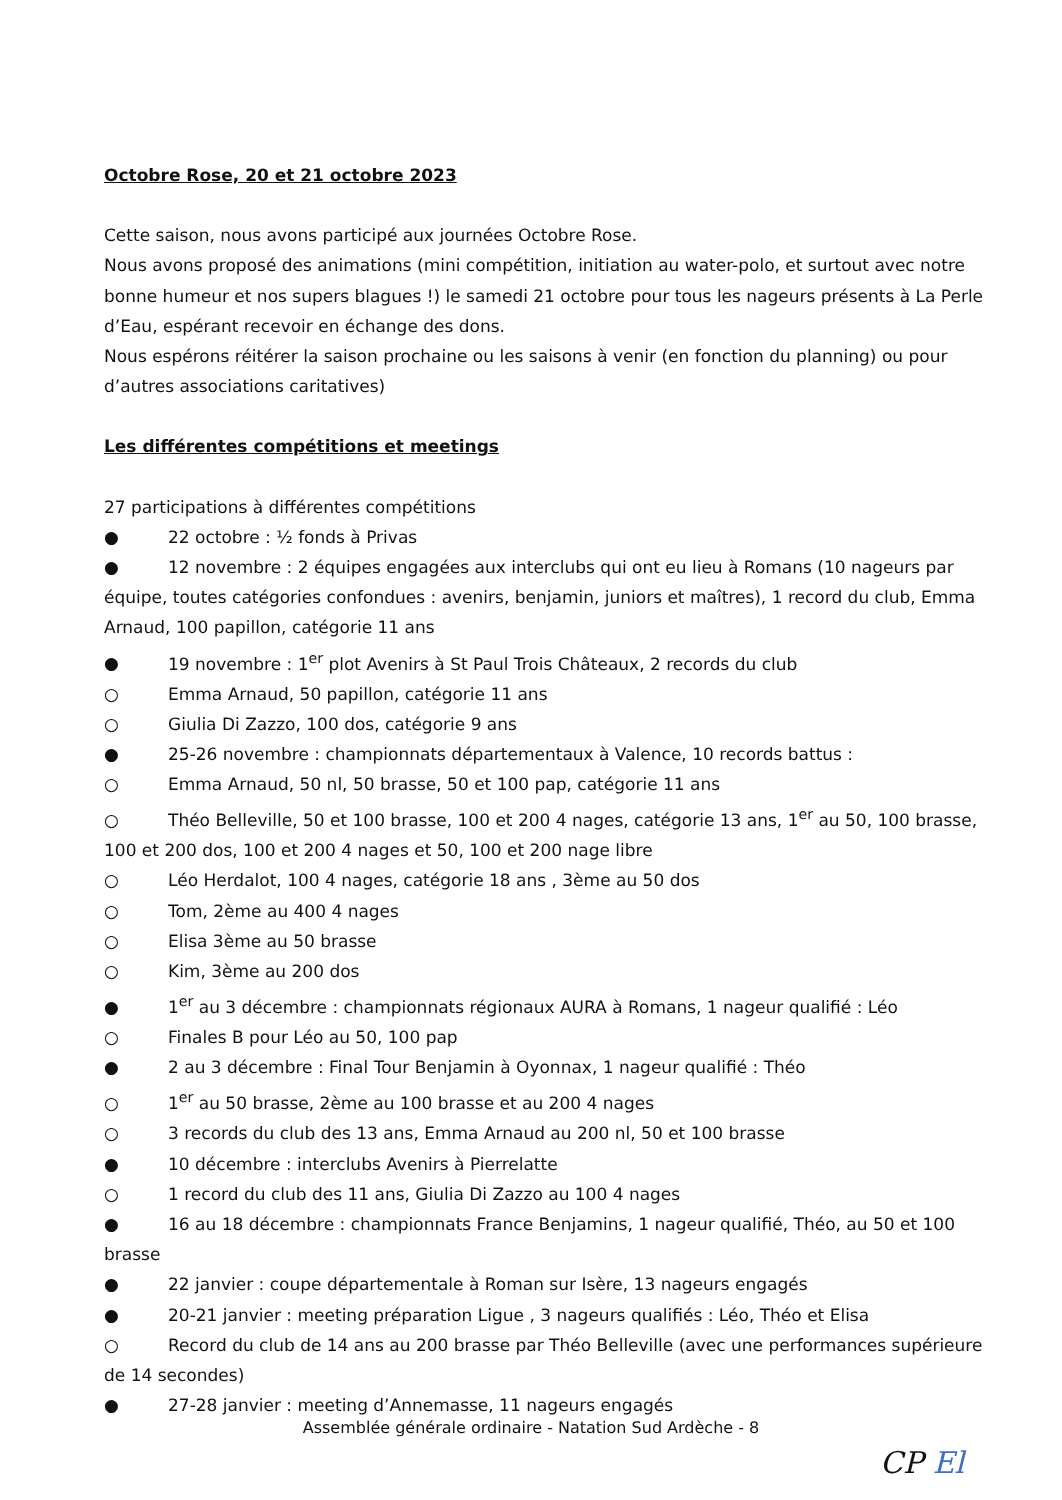Octobre Rose, 20 et 21 octobre 2023
Cette saison, nous avons participé aux journées Octobre Rose.
Nous avons proposé des animations (mini compétition, initiation au water-polo, et surtout avec notre bonne humeur et nos supers blagues !) le samedi 21 octobre pour tous les nageurs présents à La Perle d’Eau, espérant recevoir en échange des dons.
Nous espérons réitérer la saison prochaine ou les saisons à venir (en fonction du planning) ou pour d’autres associations caritatives)
Les différentes compétitions et meetings
27 participations à différentes compétitions
● 22 octobre : ½ fonds à Privas
● 12 novembre : 2 équipes engagées aux interclubs qui ont eu lieu à Romans (10 nageurs par équipe, toutes catégories confondues : avenirs, benjamin, juniors et maîtres), 1 record du club, Emma Arnaud, 100 papillon, catégorie 11 ans
● 19 novembre : 1<sup>er</sup> plot Avenirs à St Paul Trois Châteaux, 2 records du club
○ Emma Arnaud, 50 papillon, catégorie 11 ans
○ Giulia Di Zazzo, 100 dos, catégorie 9 ans
● 25-26 novembre : championnats départementaux à Valence, 10 records battus :
○ Emma Arnaud, 50 nl, 50 brasse, 50 et 100 pap, catégorie 11 ans
○ Théo Belleville, 50 et 100 brasse, 100 et 200 4 nages, catégorie 13 ans, 1<sup>er</sup> au 50, 100 brasse, 100 et 200 dos, 100 et 200 4 nages et 50, 100 et 200 nage libre
○ Léo Herdalot, 100 4 nages, catégorie 18 ans , 3ème au 50 dos
○ Tom, 2ème au 400 4 nages
○ Elisa 3ème au 50 brasse
○ Kim, 3ème au 200 dos
● 1<sup>er</sup> au 3 décembre : championnats régionaux AURA à Romans, 1 nageur qualifié : Léo
○ Finales B pour Léo au 50, 100 pap
● 2 au 3 décembre : Final Tour Benjamin à Oyonnax, 1 nageur qualifié : Théo
○ 1<sup>er</sup> au 50 brasse, 2ème au 100 brasse et au 200 4 nages
○ 3 records du club des 13 ans, Emma Arnaud au 200 nl, 50 et 100 brasse
● 10 décembre : interclubs Avenirs à Pierrelatte
○ 1 record du club des 11 ans, Giulia Di Zazzo au 100 4 nages
● 16 au 18 décembre : championnats France Benjamins, 1 nageur qualifié, Théo, au 50 et 100 brasse
● 22 janvier : coupe départementale à Roman sur Isère, 13 nageurs engagés
● 20-21 janvier : meeting préparation Ligue , 3 nageurs qualifiés : Léo, Théo et Elisa
○ Record du club de 14 ans au 200 brasse par Théo Belleville (avec une performances supérieure de 14 secondes)
● 27-28 janvier : meeting d’Annemasse, 11 nageurs engagés
Assemblée générale ordinaire - Natation Sud Ardèche - 8
CP El